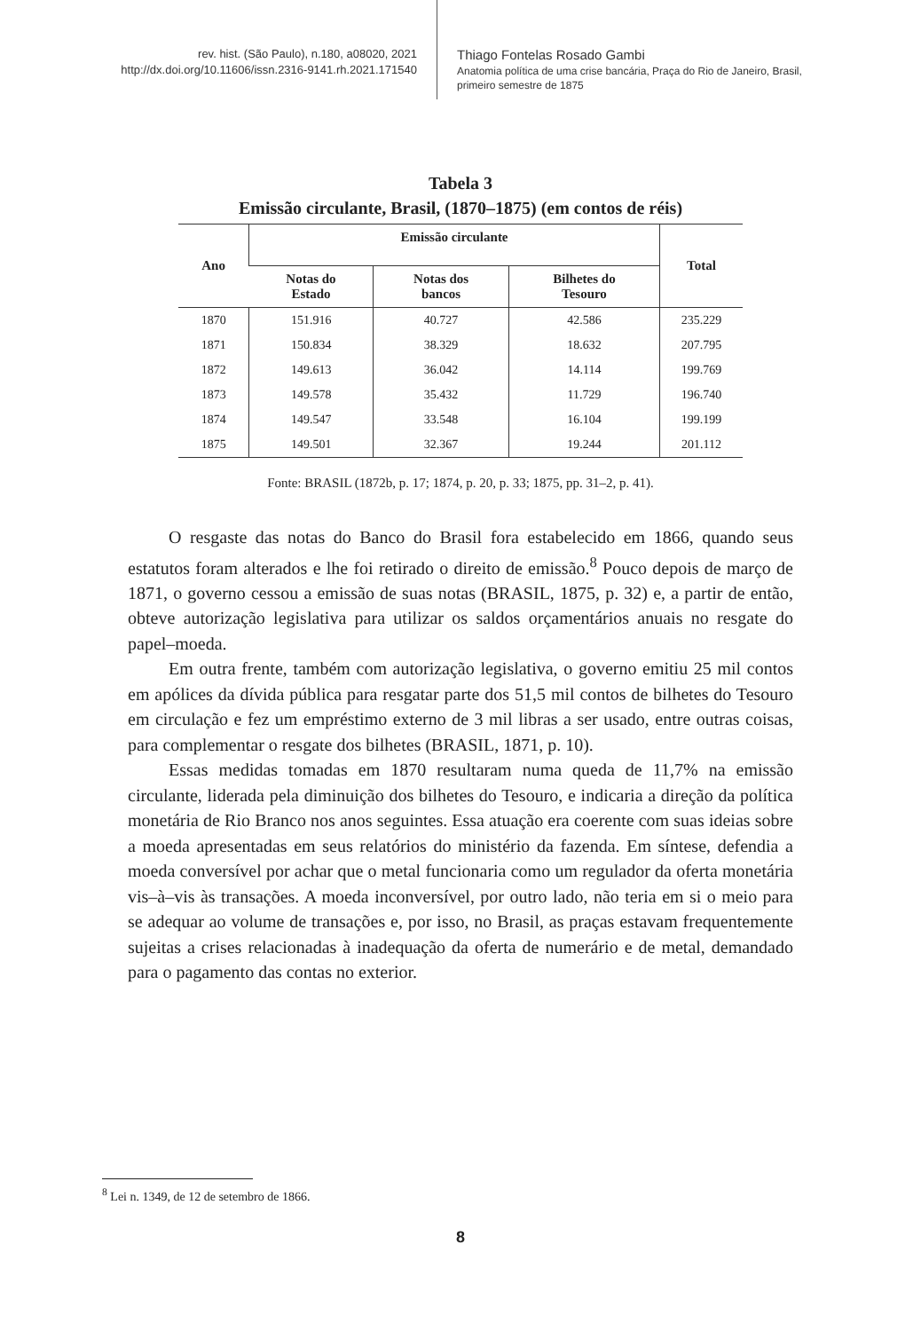rev. hist. (São Paulo), n.180, a08020, 2021
http://dx.doi.org/10.11606/issn.2316-9141.rh.2021.171540
Thiago Fontelas Rosado Gambi
Anatomia política de uma crise bancária, Praça do Rio de Janeiro, Brasil,
primeiro semestre de 1875
Tabela 3
Emissão circulante, Brasil, (1870–1875) (em contos de réis)
| Ano | Emissão circulante | | | Total |
| --- | --- | --- | --- | --- |
| | Notas do Estado | Notas dos bancos | Bilhetes do Tesouro | |
| 1870 | 151.916 | 40.727 | 42.586 | 235.229 |
| 1871 | 150.834 | 38.329 | 18.632 | 207.795 |
| 1872 | 149.613 | 36.042 | 14.114 | 199.769 |
| 1873 | 149.578 | 35.432 | 11.729 | 196.740 |
| 1874 | 149.547 | 33.548 | 16.104 | 199.199 |
| 1875 | 149.501 | 32.367 | 19.244 | 201.112 |
Fonte: BRASIL (1872b, p. 17; 1874, p. 20, p. 33; 1875, pp. 31–2, p. 41).
O resgaste das notas do Banco do Brasil fora estabelecido em 1866, quando seus estatutos foram alterados e lhe foi retirado o direito de emissão.<sup>8</sup> Pouco depois de março de 1871, o governo cessou a emissão de suas notas (BRASIL, 1875, p. 32) e, a partir de então, obteve autorização legislativa para utilizar os saldos orçamentários anuais no resgate do papel–moeda.
Em outra frente, também com autorização legislativa, o governo emitiu 25 mil contos em apólices da dívida pública para resgatar parte dos 51,5 mil contos de bilhetes do Tesouro em circulação e fez um empréstimo externo de 3 mil libras a ser usado, entre outras coisas, para complementar o resgate dos bilhetes (BRASIL, 1871, p. 10).
Essas medidas tomadas em 1870 resultaram numa queda de 11,7% na emissão circulante, liderada pela diminuição dos bilhetes do Tesouro, e indicaria a direção da política monetária de Rio Branco nos anos seguintes. Essa atuação era coerente com suas ideias sobre a moeda apresentadas em seus relatórios do ministério da fazenda. Em síntese, defendia a moeda conversível por achar que o metal funcionaria como um regulador da oferta monetária vis–à–vis às transações. A moeda inconversível, por outro lado, não teria em si o meio para se adequar ao volume de transações e, por isso, no Brasil, as praças estavam frequentemente sujeitas a crises relacionadas à inadequação da oferta de numerário e de metal, demandado para o pagamento das contas no exterior.
<sup>8</sup> Lei n. 1349, de 12 de setembro de 1866.
8